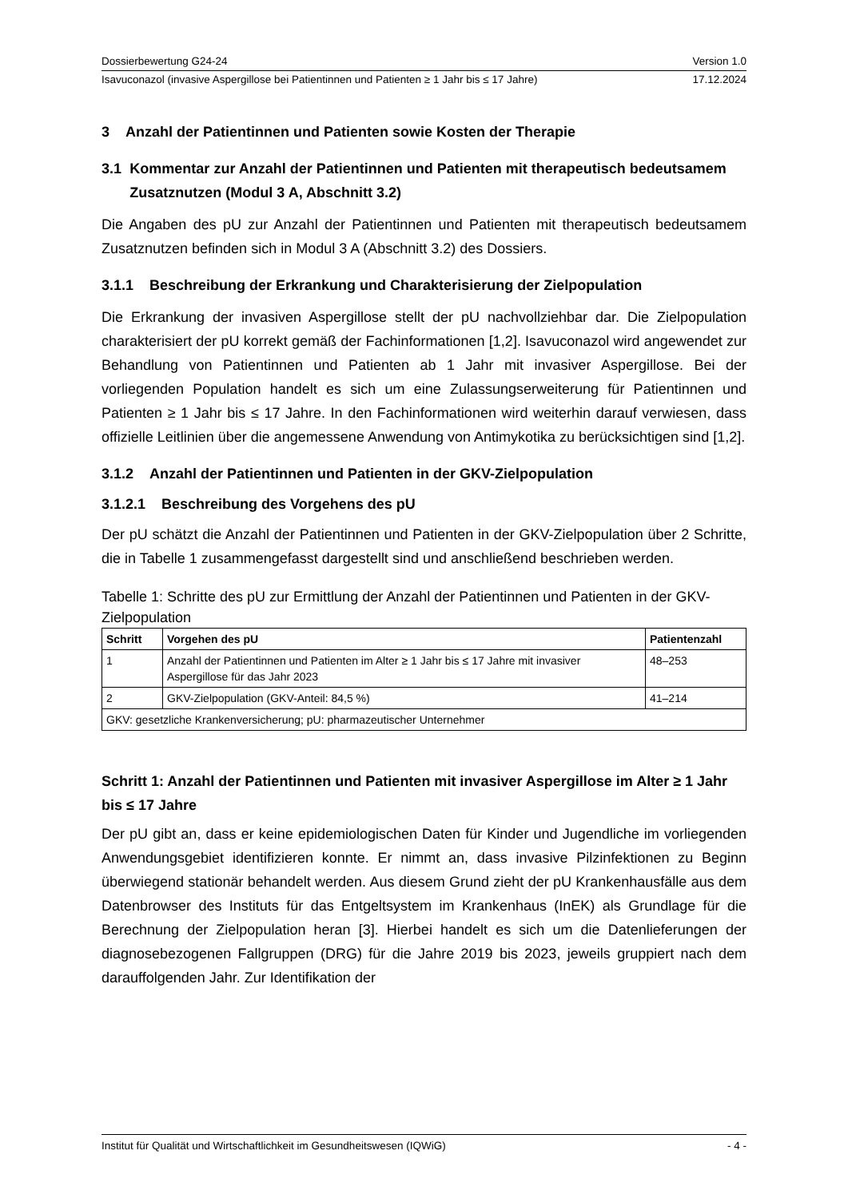Dossierbewertung G24-24 Version 1.0
Isavuconazol (invasive Aspergillose bei Patientinnen und Patienten ≥ 1 Jahr bis ≤ 17 Jahre) 17.12.2024
3 Anzahl der Patientinnen und Patienten sowie Kosten der Therapie
3.1 Kommentar zur Anzahl der Patientinnen und Patienten mit therapeutisch bedeutsamem Zusatznutzen (Modul 3 A, Abschnitt 3.2)
Die Angaben des pU zur Anzahl der Patientinnen und Patienten mit therapeutisch bedeutsamem Zusatznutzen befinden sich in Modul 3 A (Abschnitt 3.2) des Dossiers.
3.1.1 Beschreibung der Erkrankung und Charakterisierung der Zielpopulation
Die Erkrankung der invasiven Aspergillose stellt der pU nachvollziehbar dar. Die Zielpopulation charakterisiert der pU korrekt gemäß der Fachinformationen [1,2]. Isavuconazol wird angewendet zur Behandlung von Patientinnen und Patienten ab 1 Jahr mit invasiver Aspergillose. Bei der vorliegenden Population handelt es sich um eine Zulassungserweiterung für Patientinnen und Patienten ≥ 1 Jahr bis ≤ 17 Jahre. In den Fachinformationen wird weiterhin darauf verwiesen, dass offizielle Leitlinien über die angemessene Anwendung von Antimykotika zu berücksichtigen sind [1,2].
3.1.2 Anzahl der Patientinnen und Patienten in der GKV-Zielpopulation
3.1.2.1 Beschreibung des Vorgehens des pU
Der pU schätzt die Anzahl der Patientinnen und Patienten in der GKV-Zielpopulation über 2 Schritte, die in Tabelle 1 zusammengefasst dargestellt sind und anschließend beschrieben werden.
Tabelle 1: Schritte des pU zur Ermittlung der Anzahl der Patientinnen und Patienten in der GKV-Zielpopulation
| Schritt | Vorgehen des pU | Patientenzahl |
| --- | --- | --- |
| 1 | Anzahl der Patientinnen und Patienten im Alter ≥ 1 Jahr bis ≤ 17 Jahre mit invasiver Aspergillose für das Jahr 2023 | 48–253 |
| 2 | GKV-Zielpopulation (GKV-Anteil: 84,5 %) | 41–214 |
| GKV: gesetzliche Krankenversicherung; pU: pharmazeutischer Unternehmer | | |
Schritt 1: Anzahl der Patientinnen und Patienten mit invasiver Aspergillose im Alter ≥ 1 Jahr bis ≤ 17 Jahre
Der pU gibt an, dass er keine epidemiologischen Daten für Kinder und Jugendliche im vorliegenden Anwendungsgebiet identifizieren konnte. Er nimmt an, dass invasive Pilzinfektionen zu Beginn überwiegend stationär behandelt werden. Aus diesem Grund zieht der pU Krankenhausfälle aus dem Datenbrowser des Instituts für das Entgeltsystem im Krankenhaus (InEK) als Grundlage für die Berechnung der Zielpopulation heran [3]. Hierbei handelt es sich um die Datenlieferungen der diagnosebezogenen Fallgruppen (DRG) für die Jahre 2019 bis 2023, jeweils gruppiert nach dem darauffolgenden Jahr. Zur Identifikation der
Institut für Qualität und Wirtschaftlichkeit im Gesundheitswesen (IQWiG) - 4 -